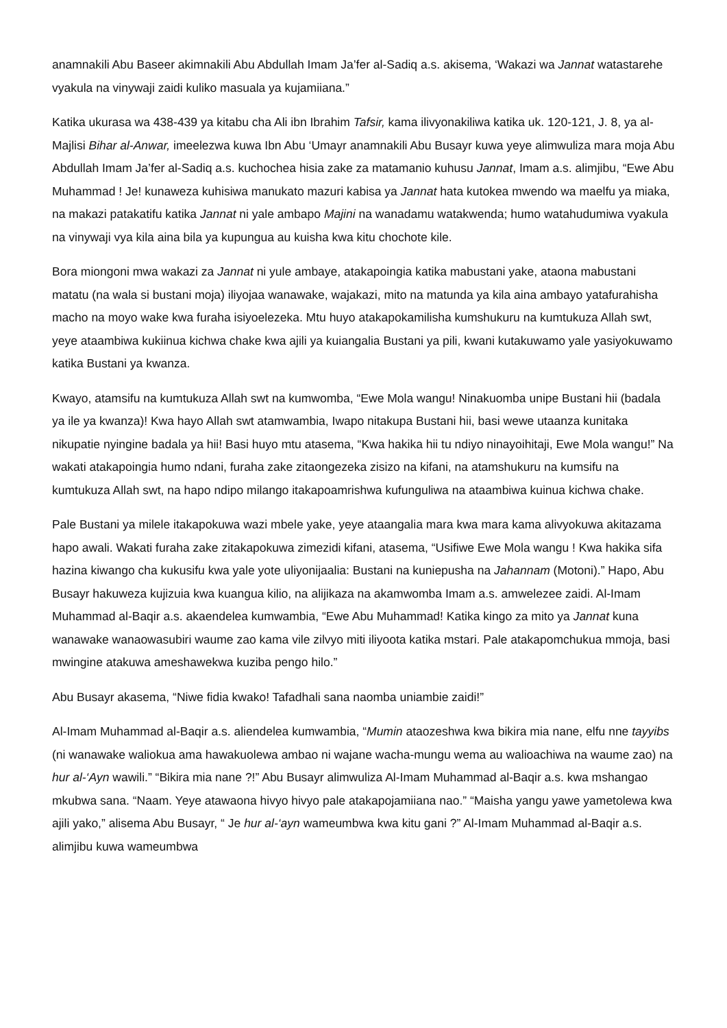anamnakili Abu Baseer akimnakili Abu Abdullah Imam Ja’fer al-Sadiq a.s. akisema, ‘Wakazi wa Jannat watastarehe vyakula na vinywaji zaidi kuliko masuala ya kujamiiana.”
Katika ukurasa wa 438-439 ya kitabu cha Ali ibn Ibrahim Tafsir, kama ilivyonakiliwa katika uk. 120-121, J. 8, ya al-Majlisi Bihar al-Anwar, imeelezwa kuwa Ibn Abu ‘Umayr anamnakili Abu Busayr kuwa yeye alimwuliza mara moja Abu Abdullah Imam Ja’fer al-Sadiq a.s. kuchochea hisia zake za matamanio kuhusu Jannat, Imam a.s. alimjibu, “Ewe Abu Muhammad ! Je! kunaweza kuhisiwa manukato mazuri kabisa ya Jannat hata kutokea mwendo wa maelfu ya miaka, na makazi patakatifu katika Jannat ni yale ambapo Majini na wanadamu watakwenda; humo watahudumiwa vyakula na vinywaji vya kila aina bila ya kupungua au kuisha kwa kitu chochote kile.
Bora miongoni mwa wakazi za Jannat ni yule ambaye, atakapoingia katika mabustani yake, ataona mabustani matatu (na wala si bustani moja) iliyojaa wanawake, wajakazi, mito na matunda ya kila aina ambayo yatafurahisha macho na moyo wake kwa furaha isiyoelezeka. Mtu huyo atakapokamilisha kumshukuru na kumtukuza Allah swt, yeye ataambiwa kukiinua kichwa chake kwa ajili ya kuiangalia Bustani ya pili, kwani kutakuwamo yale yasiyokuwamo katika Bustani ya kwanza.
Kwayo, atamsifu na kumtukuza Allah swt na kumwomba, “Ewe Mola wangu! Ninakuomba unipe Bustani hii (badala ya ile ya kwanza)! Kwa hayo Allah swt atamwambia, Iwapo nitakupa Bustani hii, basi wewe utaanza kunitaka nikupatie nyingine badala ya hii! Basi huyo mtu atasema, “Kwa hakika hii tu ndiyo ninayoihitaji, Ewe Mola wangu!” Na wakati atakapoingia humo ndani, furaha zake zitaongezeka zisizo na kifani, na atamshukuru na kumsifu na kumtukuza Allah swt, na hapo ndipo milango itakapoamrishwa kufunguliwa na ataambiwa kuinua kichwa chake.
Pale Bustani ya milele itakapokuwa wazi mbele yake, yeye ataangalia mara kwa mara kama alivyokuwa akitazama hapo awali. Wakati furaha zake zitakapokuwa zimezidi kifani, atasema, “Usifiwe Ewe Mola wangu ! Kwa hakika sifa hazina kiwango cha kukusifu kwa yale yote uliyonijaalia: Bustani na kuniepusha na Jahannam (Motoni).” Hapo, Abu Busayr hakuweza kujizuia kwa kuangua kilio, na alijikaza na akamwomba Imam a.s. amwelezee zaidi. Al-Imam Muhammad al-Baqir a.s. akaendelea kumwambia, “Ewe Abu Muhammad! Katika kingo za mito ya Jannat kuna wanawake wanaowasubiri waume zao kama vile zilvyo miti iliyoota katika mstari. Pale atakapomchukua mmoja, basi mwingine atakuwa ameshawekwa kuziba pengo hilo.”
Abu Busayr akasema, “Niwe fidia kwako! Tafadhali sana naomba uniambie zaidi!”
Al-Imam Muhammad al-Baqir a.s. aliendelea kumwambia, “Mumin ataozeshwa kwa bikira mia nane, elfu nne tayyibs (ni wanawake waliokua ama hawakuolewa ambao ni wajane wacha-mungu wema au walioachiwa na waume zao) na hur al-‘Ayn wawili.” “Bikira mia nane ?!” Abu Busayr alimwuliza Al-Imam Muhammad al-Baqir a.s. kwa mshangao mkubwa sana. “Naam. Yeye atawaona hivyo hivyo pale atakapojamiiana nao.” “Maisha yangu yawe yametolewa kwa ajili yako,” alisema Abu Busayr, “ Je hur al-‘ayn wameumbwa kwa kitu gani ?” Al-Imam Muhammad al-Baqir a.s. alimjibu kuwa wameumbwa